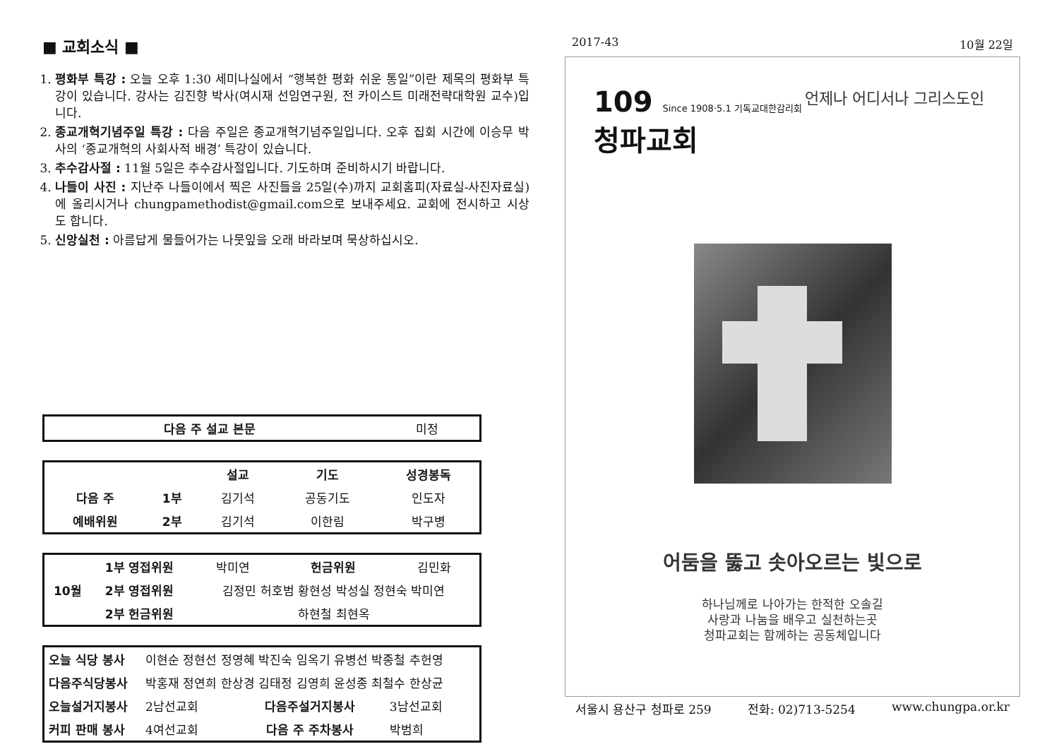■ 교회소식 ■
1. 평화부 특강 : 오늘 오후 1:30 세미나실에서 “행복한 평화 쉬운 통일”이란 제목의 평화부 특강이 있습니다. 강사는 김진향 박사(여시재 선임연구원, 전 카이스트 미래전략대학원 교수)입니다.
2. 종교개혁기념주일 특강 : 다음 주일은 종교개혁기념주일입니다. 오후 집회 시간에 이승무 박사의 ‘종교개혁의 사회사적 배경’ 특강이 있습니다.
3. 추수감사절 : 11월 5일은 추수감사절입니다. 기도하며 준비하시기 바랍니다.
4. 나들이 사진 : 지난주 나들이에서 찍은 사진들을 25일(수)까지 교회홈피(자료실-사진자료실)에 올리시거나 chungpamethodist@gmail.com으로 보내주세요. 교회에 전시하고 시상도 합니다.
5. 신앙실천 : 아름답게 물들어가는 나뭇잎을 오래 바라보며 묵상하십시오.
| 다음 주 설교 본문 | 미정 |
| | | 설교 | 기도 | 성경봉독 |
| --- | --- | --- | --- | --- |
| 다음 주 | 1부 | 김기석 | 공동기도 | 인도자 |
| 예배위원 | 2부 | 김기석 | 이한림 | 박구병 |
| 10월 | 1부 영접위원 | 박미연 | 헌금위원 | 김민화 |
| | 2부 영접위원 | 김정민 허호범 황현성 박성실 정현숙 박미연 | | |
| | 2부 헌금위원 | 하현철 최현옥 | | |
| 오늘 식당 봉사 | 이현순 정현선 정영혜 박진숙 임옥기 유병선 박종철 추헌영 | | |
| 다음주식당봉사 | 박홍재 정연희 한상경 김태정 김영희 윤성종 최철수 한상균 | | |
| 오늘설거지봉사 | 2남선교회 | 다음주설거지봉사 | 3남선교회 |
| 커피 판매 봉사 | 4여선교회 | 다음 주 주차봉사 | 박범희 |
2017-43 10월 22일
언제나 어디서나 그리스도인
109 Since 1908·5.1 기독교대한감리회
청파교회
어둠을 뚫고 솟아오르는 빛으로
하나님께로 나아가는 한적한 오솔길
사랑과 나눔을 배우고 실천하는곳
청파교회는 함께하는 공동체입니다
서울시 용산구 청파로 259 전화: 02)713-5254 www.chungpa.or.kr